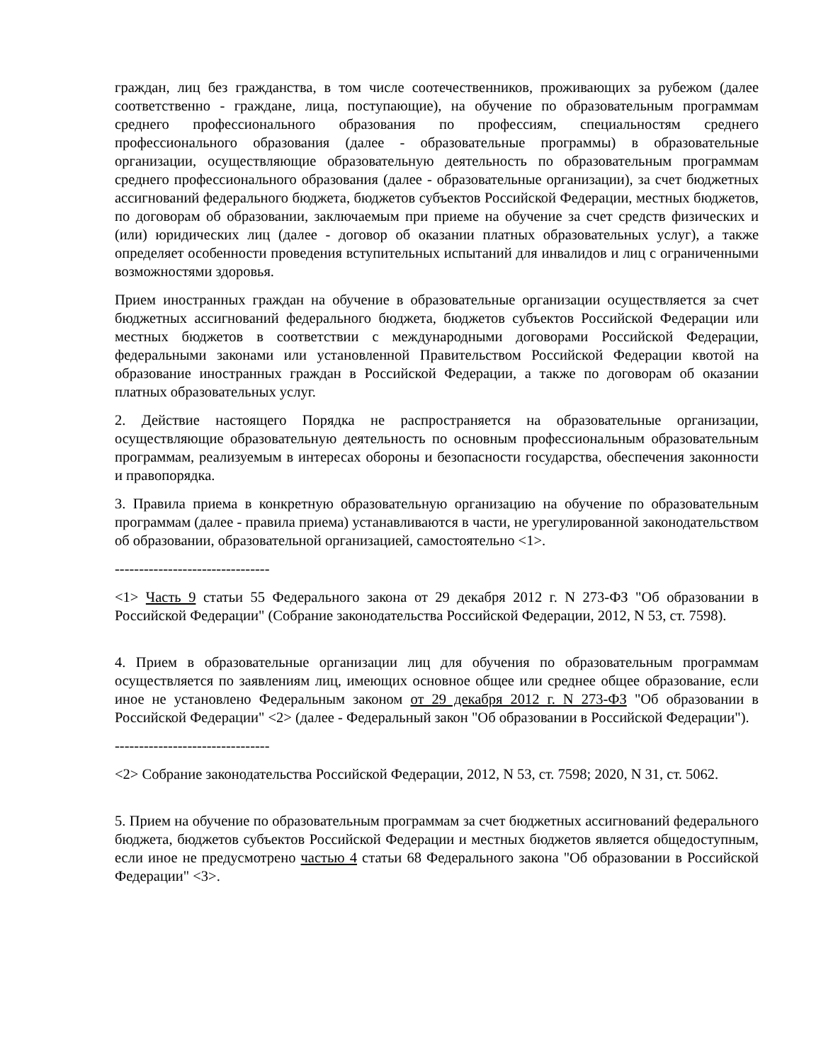граждан, лиц без гражданства, в том числе соотечественников, проживающих за рубежом (далее соответственно - граждане, лица, поступающие), на обучение по образовательным программам среднего профессионального образования по профессиям, специальностям среднего профессионального образования (далее - образовательные программы) в образовательные организации, осуществляющие образовательную деятельность по образовательным программам среднего профессионального образования (далее - образовательные организации), за счет бюджетных ассигнований федерального бюджета, бюджетов субъектов Российской Федерации, местных бюджетов, по договорам об образовании, заключаемым при приеме на обучение за счет средств физических и (или) юридических лиц (далее - договор об оказании платных образовательных услуг), а также определяет особенности проведения вступительных испытаний для инвалидов и лиц с ограниченными возможностями здоровья.
Прием иностранных граждан на обучение в образовательные организации осуществляется за счет бюджетных ассигнований федерального бюджета, бюджетов субъектов Российской Федерации или местных бюджетов в соответствии с международными договорами Российской Федерации, федеральными законами или установленной Правительством Российской Федерации квотой на образование иностранных граждан в Российской Федерации, а также по договорам об оказании платных образовательных услуг.
2. Действие настоящего Порядка не распространяется на образовательные организации, осуществляющие образовательную деятельность по основным профессиональным образовательным программам, реализуемым в интересах обороны и безопасности государства, обеспечения законности и правопорядка.
3. Правила приема в конкретную образовательную организацию на обучение по образовательным программам (далее - правила приема) устанавливаются в части, не урегулированной законодательством об образовании, образовательной организацией, самостоятельно <1>.
--------------------------------
<1> Часть 9 статьи 55 Федерального закона от 29 декабря 2012 г. N 273-ФЗ "Об образовании в Российской Федерации" (Собрание законодательства Российской Федерации, 2012, N 53, ст. 7598).
4. Прием в образовательные организации лиц для обучения по образовательным программам осуществляется по заявлениям лиц, имеющих основное общее или среднее общее образование, если иное не установлено Федеральным законом от 29 декабря 2012 г. N 273-ФЗ "Об образовании в Российской Федерации" <2> (далее - Федеральный закон "Об образовании в Российской Федерации").
--------------------------------
<2> Собрание законодательства Российской Федерации, 2012, N 53, ст. 7598; 2020, N 31, ст. 5062.
5. Прием на обучение по образовательным программам за счет бюджетных ассигнований федерального бюджета, бюджетов субъектов Российской Федерации и местных бюджетов является общедоступным, если иное не предусмотрено частью 4 статьи 68 Федерального закона "Об образовании в Российской Федерации" <3>.